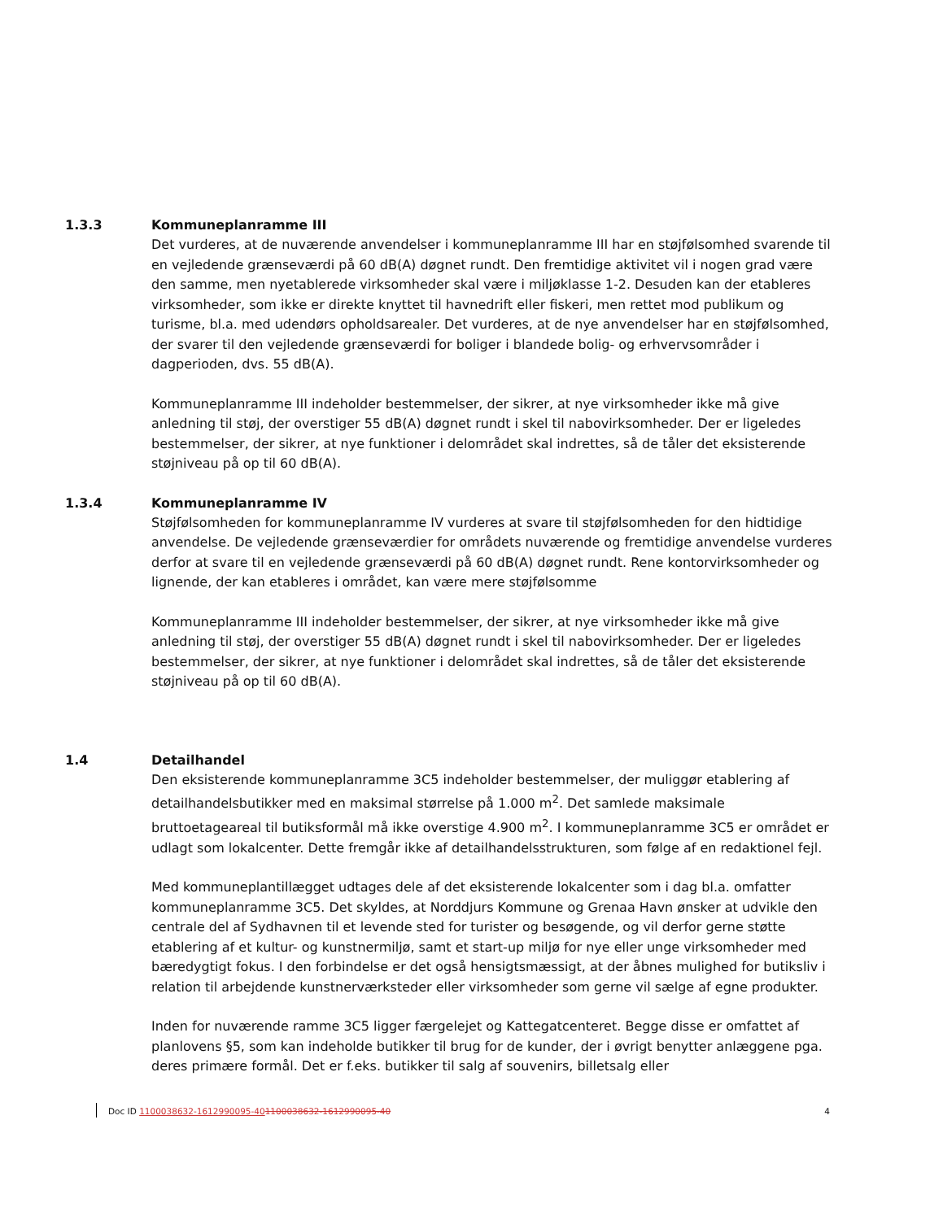1.3.3
Kommuneplanramme III
Det vurderes, at de nuværende anvendelser i kommuneplanramme III har en støjfølsomhed svarende til en vejledende grænseværdi på 60 dB(A) døgnet rundt. Den fremtidige aktivitet vil i nogen grad være den samme, men nyetablerede virksomheder skal være i miljøklasse 1-2. Desuden kan der etableres virksomheder, som ikke er direkte knyttet til havnedrift eller fiskeri, men rettet mod publikum og turisme, bl.a. med udendørs opholdsarealer. Det vurderes, at de nye anvendelser har en støjfølsomhed, der svarer til den vejledende grænseværdi for boliger i blandede bolig- og erhvervsområder i dagperioden, dvs. 55 dB(A).
Kommuneplanramme III indeholder bestemmelser, der sikrer, at nye virksomheder ikke må give anledning til støj, der overstiger 55 dB(A) døgnet rundt i skel til nabovirksomheder. Der er ligeledes bestemmelser, der sikrer, at nye funktioner i delområdet skal indrettes, så de tåler det eksisterende støjniveau på op til 60 dB(A).
1.3.4
Kommuneplanramme IV
Støjfølsomheden for kommuneplanramme IV vurderes at svare til støjfølsomheden for den hidtidige anvendelse. De vejledende grænseværdier for områdets nuværende og fremtidige anvendelse vurderes derfor at svare til en vejledende grænseværdi på 60 dB(A) døgnet rundt. Rene kontorvirksomheder og lignende, der kan etableres i området, kan være mere støjfølsomme
Kommuneplanramme III indeholder bestemmelser, der sikrer, at nye virksomheder ikke må give anledning til støj, der overstiger 55 dB(A) døgnet rundt i skel til nabovirksomheder. Der er ligeledes bestemmelser, der sikrer, at nye funktioner i delområdet skal indrettes, så de tåler det eksisterende støjniveau på op til 60 dB(A).
1.4
Detailhandel
Den eksisterende kommuneplanramme 3C5 indeholder bestemmelser, der muliggør etablering af detailhandelsbutikker med en maksimal størrelse på 1.000 m<sup>2</sup>. Det samlede maksimale bruttoetageareal til butiksformål må ikke overstige 4.900 m<sup>2</sup>. I kommuneplanramme 3C5 er området er udlagt som lokalcenter. Dette fremgår ikke af detailhandelsstrukturen, som følge af en redaktionel fejl.
Med kommuneplantillægget udtages dele af det eksisterende lokalcenter som i dag bl.a. omfatter kommuneplanramme 3C5. Det skyldes, at Norddjurs Kommune og Grenaa Havn ønsker at udvikle den centrale del af Sydhavnen til et levende sted for turister og besøgende, og vil derfor gerne støtte etablering af et kultur- og kunstnermiljø, samt et start-up miljø for nye eller unge virksomheder med bæredygtigt fokus. I den forbindelse er det også hensigtsmæssigt, at der åbnes mulighed for butiksliv i relation til arbejdende kunstnerværksteder eller virksomheder som gerne vil sælge af egne produkter.
Inden for nuværende ramme 3C5 ligger færgelejet og Kattegatcenteret. Begge disse er omfattet af planlovens §5, som kan indeholde butikker til brug for de kunder, der i øvrigt benytter anlæggene pga. deres primære formål. Det er f.eks. butikker til salg af souvenirs, billetsalg eller
Doc ID 1100038632-1612990095-401100038632-1612990095-40 4